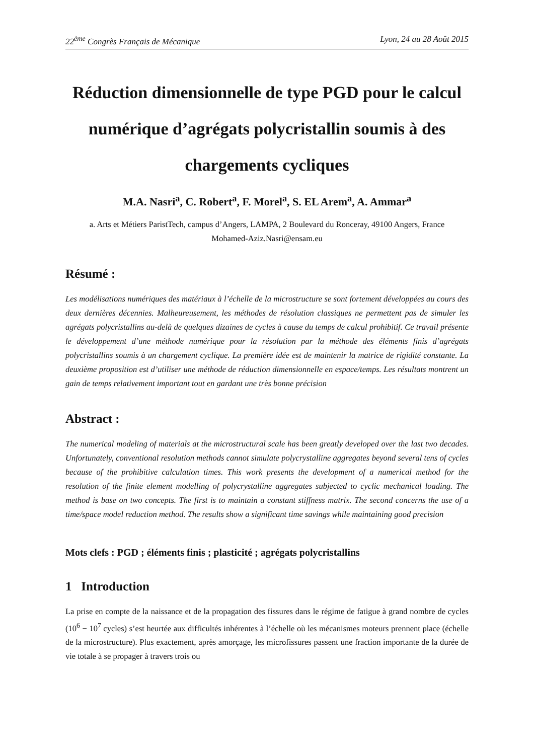22<sup>ème</sup> Congrès Français de Mécanique Lyon, 24 au 28 Août 2015
Réduction dimensionnelle de type PGD pour le calcul numérique d’agrégats polycristallin soumis à des chargements cycliques
M.A. Nasri<sup>a</sup>, C. Robert<sup>a</sup>, F. Morel<sup>a</sup>, S. EL Arem<sup>a</sup>, A. Ammar<sup>a</sup>
a. Arts et Métiers ParistTech, campus d’Angers, LAMPA, 2 Boulevard du Ronceray, 49100 Angers, France
Mohamed-Aziz.Nasri@ensam.eu
Résumé :
Les modélisations numériques des matériaux à l’échelle de la microstructure se sont fortement développées au cours des deux dernières décennies. Malheureusement, les méthodes de résolution classiques ne permettent pas de simuler les agrégats polycristallins au-delà de quelques dizaines de cycles à cause du temps de calcul prohibitif. Ce travail présente le développement d’une méthode numérique pour la résolution par la méthode des éléments finis d’agrégats polycristallins soumis à un chargement cyclique. La première idée est de maintenir la matrice de rigidité constante. La deuxième proposition est d’utiliser une méthode de réduction dimensionnelle en espace/temps. Les résultats montrent un gain de temps relativement important tout en gardant une très bonne précision
Abstract :
The numerical modeling of materials at the microstructural scale has been greatly developed over the last two decades. Unfortunately, conventional resolution methods cannot simulate polycrystalline aggregates beyond several tens of cycles because of the prohibitive calculation times. This work presents the development of a numerical method for the resolution of the finite element modelling of polycrystalline aggregates subjected to cyclic mechanical loading. The method is base on two concepts. The first is to maintain a constant stiffness matrix. The second concerns the use of a time/space model reduction method. The results show a significant time savings while maintaining good precision
Mots clefs : PGD ; éléments finis ; plasticité ; agrégats polycristallins
1 Introduction
La prise en compte de la naissance et de la propagation des fissures dans le régime de fatigue à grand nombre de cycles (10<sup>6</sup> − 10<sup>7</sup> cycles) s’est heurtée aux difficultés inhérentes à l’échelle où les mécanismes moteurs prennent place (échelle de la microstructure). Plus exactement, après amorçage, les microfissures passent une fraction importante de la durée de vie totale à se propager à travers trois ou